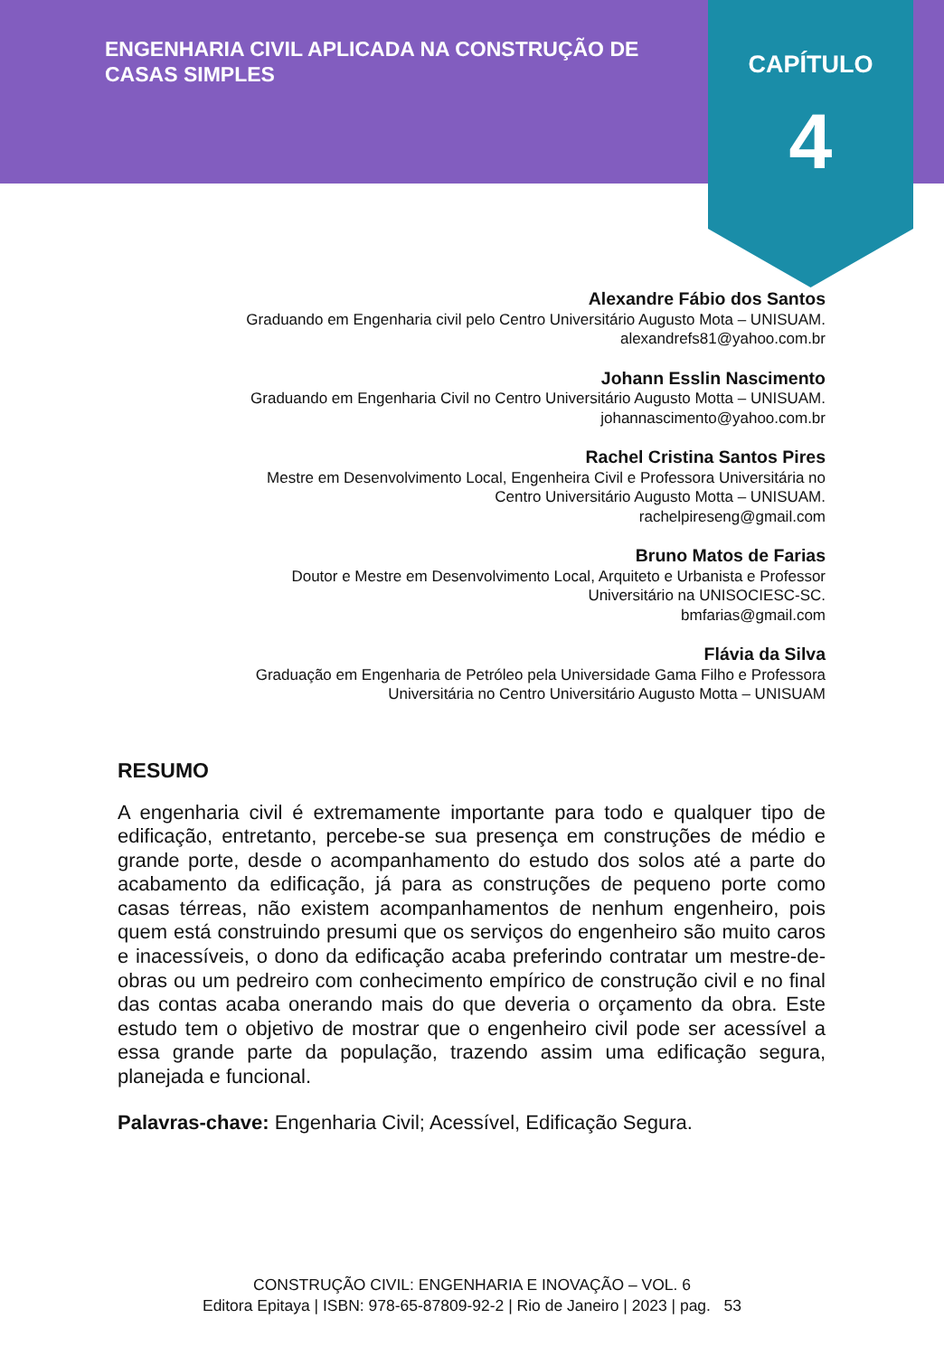ENGENHARIA CIVIL APLICADA NA CONSTRUÇÃO DE CASAS SIMPLES
CAPÍTULO
4
Alexandre Fábio dos Santos
Graduando em Engenharia civil pelo Centro Universitário Augusto Mota – UNISUAM.
alexandrefs81@yahoo.com.br
Johann Esslin Nascimento
Graduando em Engenharia Civil no Centro Universitário Augusto Motta – UNISUAM.
johannascimento@yahoo.com.br
Rachel Cristina Santos Pires
Mestre em Desenvolvimento Local, Engenheira Civil e Professora Universitária no
Centro Universitário Augusto Motta – UNISUAM.
rachelpireseng@gmail.com
Bruno Matos de Farias
Doutor e Mestre em Desenvolvimento Local, Arquiteto e Urbanista e Professor
Universitário na UNISOCIESC-SC.
bmfarias@gmail.com
Flávia da Silva
Graduação em Engenharia de Petróleo pela Universidade Gama Filho e Professora
Universitária no Centro Universitário Augusto Motta – UNISUAM
RESUMO
A engenharia civil é extremamente importante para todo e qualquer tipo de edificação, entretanto, percebe-se sua presença em construções de médio e grande porte, desde o acompanhamento do estudo dos solos até a parte do acabamento da edificação, já para as construções de pequeno porte como casas térreas, não existem acompanhamentos de nenhum engenheiro, pois quem está construindo presumi que os serviços do engenheiro são muito caros e inacessíveis, o dono da edificação acaba preferindo contratar um mestre-de-obras ou um pedreiro com conhecimento empírico de construção civil e no final das contas acaba onerando mais do que deveria o orçamento da obra. Este estudo tem o objetivo de mostrar que o engenheiro civil pode ser acessível a essa grande parte da população, trazendo assim uma edificação segura, planejada e funcional.
Palavras-chave: Engenharia Civil; Acessível, Edificação Segura.
CONSTRUÇÃO CIVIL: ENGENHARIA E INOVAÇÃO – VOL. 6
Editora Epitaya | ISBN: 978-65-87809-92-2 | Rio de Janeiro | 2023 | pag. 53